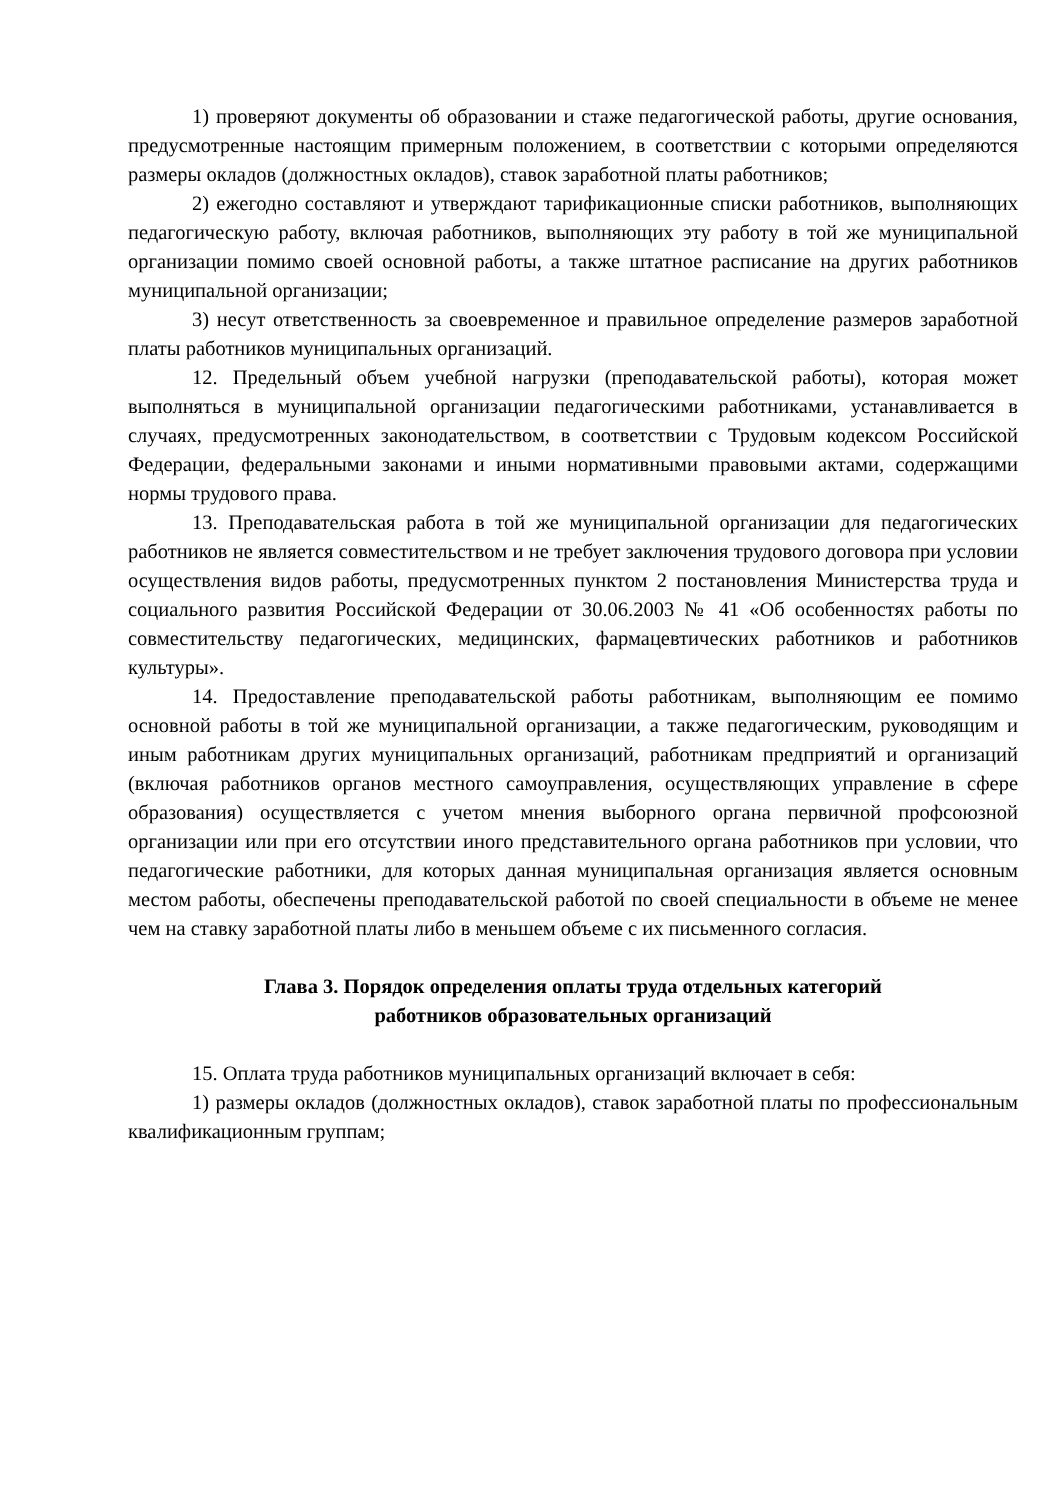1) проверяют документы об образовании и стаже педагогической работы, другие основания, предусмотренные настоящим примерным положением, в соответствии с которыми определяются размеры окладов (должностных окладов), ставок заработной платы работников;
2) ежегодно составляют и утверждают тарификационные списки работников, выполняющих педагогическую работу, включая работников, выполняющих эту работу в той же муниципальной организации помимо своей основной работы, а также штатное расписание на других работников муниципальной организации;
3) несут ответственность за своевременное и правильное определение размеров заработной платы работников муниципальных организаций.
12. Предельный объем учебной нагрузки (преподавательской работы), которая может выполняться в муниципальной организации педагогическими работниками, устанавливается в случаях, предусмотренных законодательством, в соответствии с Трудовым кодексом Российской Федерации, федеральными законами и иными нормативными правовыми актами, содержащими нормы трудового права.
13. Преподавательская работа в той же муниципальной организации для педагогических работников не является совместительством и не требует заключения трудового договора при условии осуществления видов работы, предусмотренных пунктом 2 постановления Министерства труда и социального развития Российской Федерации от 30.06.2003 № 41 «Об особенностях работы по совместительству педагогических, медицинских, фармацевтических работников и работников культуры».
14. Предоставление преподавательской работы работникам, выполняющим ее помимо основной работы в той же муниципальной организации, а также педагогическим, руководящим и иным работникам других муниципальных организаций, работникам предприятий и организаций (включая работников органов местного самоуправления, осуществляющих управление в сфере образования) осуществляется с учетом мнения выборного органа первичной профсоюзной организации или при его отсутствии иного представительного органа работников при условии, что педагогические работники, для которых данная муниципальная организация является основным местом работы, обеспечены преподавательской работой по своей специальности в объеме не менее чем на ставку заработной платы либо в меньшем объеме с их письменного согласия.
Глава 3. Порядок определения оплаты труда отдельных категорий
работников образовательных организаций
15. Оплата труда работников муниципальных организаций включает в себя:
1) размеры окладов (должностных окладов), ставок заработной платы по профессиональным квалификационным группам;